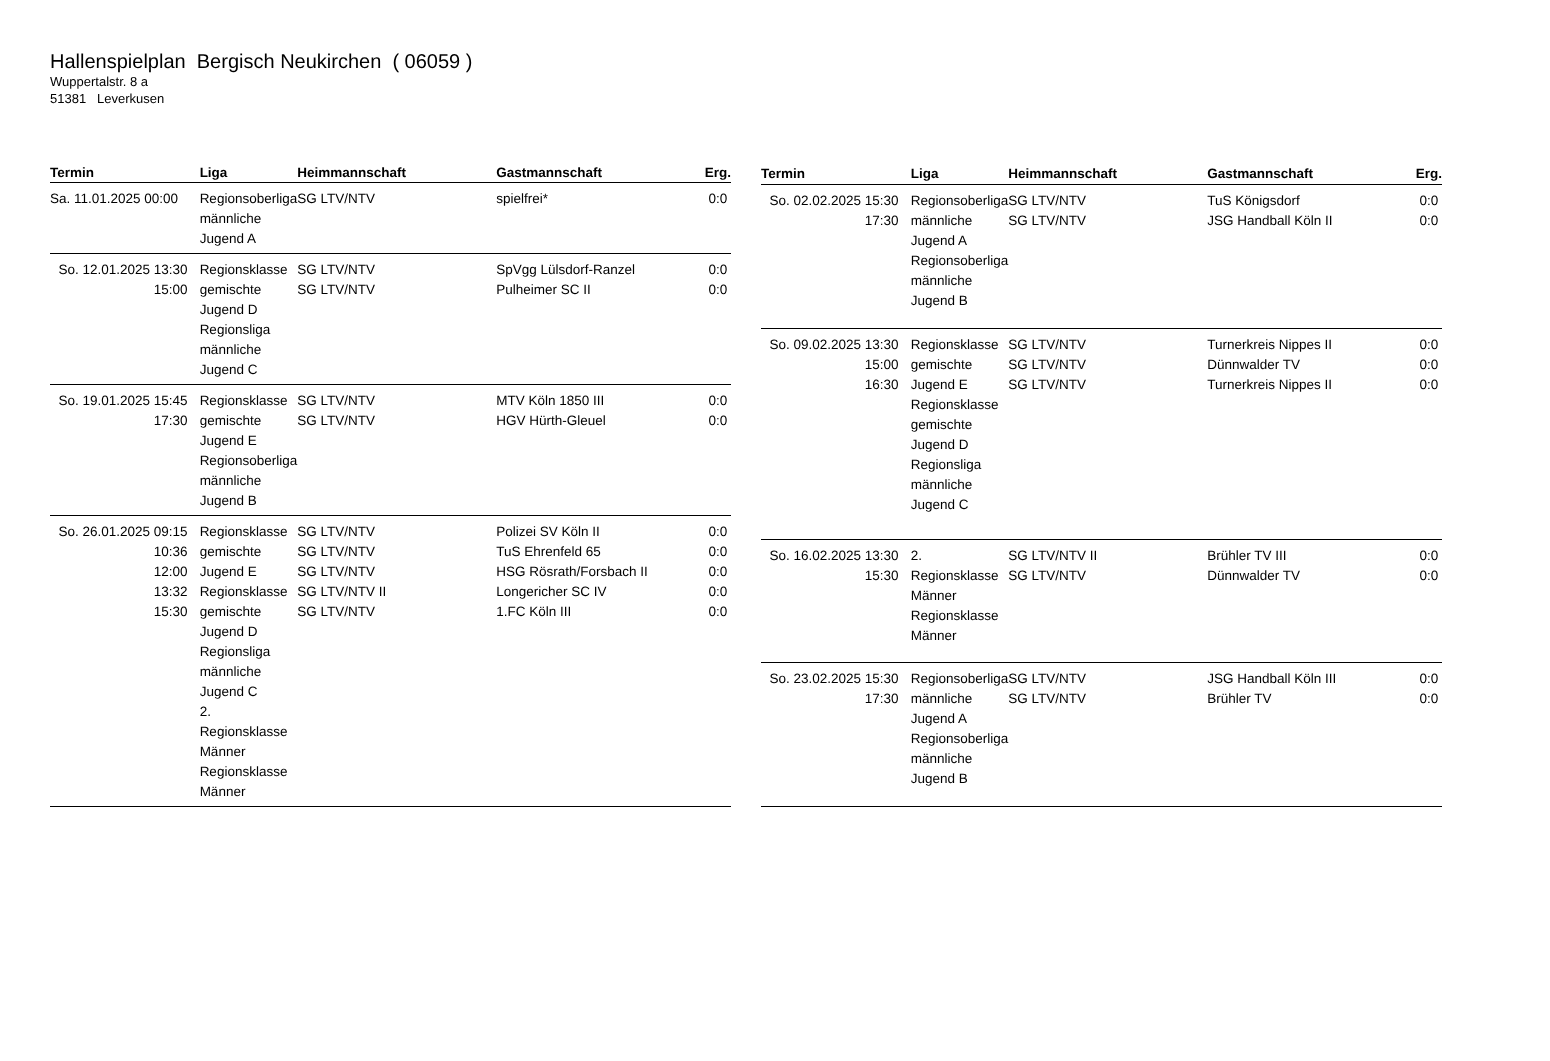Hallenspielplan Bergisch Neukirchen ( 06059 )
Wuppertalstr. 8 a
51381 Leverkusen
| Termin | Liga | Heimmannschaft | Gastmannschaft | Erg. |
| --- | --- | --- | --- | --- |
| Sa. 11.01.2025 00:00 | Regionsoberliga männliche Jugend A | SG LTV/NTV | spielfrei* | 0:0 |
| So. 12.01.2025 13:30 15:00 | Regionsklasse gemischte Jugend D Regionsliga männliche Jugend C | SG LTV/NTV SG LTV/NTV | SpVgg Lülsdorf-Ranzel Pulheimer SC II | 0:0 0:0 |
| So. 19.01.2025 15:45 17:30 | Regionsklasse gemischte Jugend E Regionsoberliga männliche Jugend B | SG LTV/NTV SG LTV/NTV | MTV Köln 1850 III HGV Hürth-Gleuel | 0:0 0:0 |
| So. 26.01.2025 09:15 10:36 12:00 13:32 15:30 | Regionsklasse gemischte Jugend E Regionsklasse gemischte Jugend D Regionsliga männliche Jugend C 2. Regionsklasse Männer Regionsklasse Männer | SG LTV/NTV SG LTV/NTV SG LTV/NTV SG LTV/NTV II SG LTV/NTV | Polizei SV Köln II TuS Ehrenfeld 65 HSG Rösrath/Forsbach II Longericher SC IV 1.FC Köln III | 0:0 0:0 0:0 0:0 0:0 |
| Termin | Liga | Heimmannschaft | Gastmannschaft | Erg. |
| --- | --- | --- | --- | --- |
| So. 02.02.2025 15:30 17:30 | Regionsoberliga männliche Jugend A Regionsoberliga männliche Jugend B | SG LTV/NTV SG LTV/NTV | TuS Königsdorf JSG Handball Köln II | 0:0 0:0 |
| So. 09.02.2025 13:30 15:00 16:30 | Regionsklasse gemischte Jugend E Regionsklasse gemischte Jugend D Regionsliga männliche Jugend C | SG LTV/NTV SG LTV/NTV SG LTV/NTV | Turnerkreis Nippes II Dünnwalder TV Turnerkreis Nippes II | 0:0 0:0 0:0 |
| So. 16.02.2025 13:30 15:30 | 2. Regionsklasse Männer Regionsklasse Männer | SG LTV/NTV II SG LTV/NTV | Brühler TV III Dünnwalder TV | 0:0 0:0 |
| So. 23.02.2025 15:30 17:30 | Regionsoberliga männliche Jugend A Regionsoberliga männliche Jugend B | SG LTV/NTV SG LTV/NTV | JSG Handball Köln III Brühler TV | 0:0 0:0 |